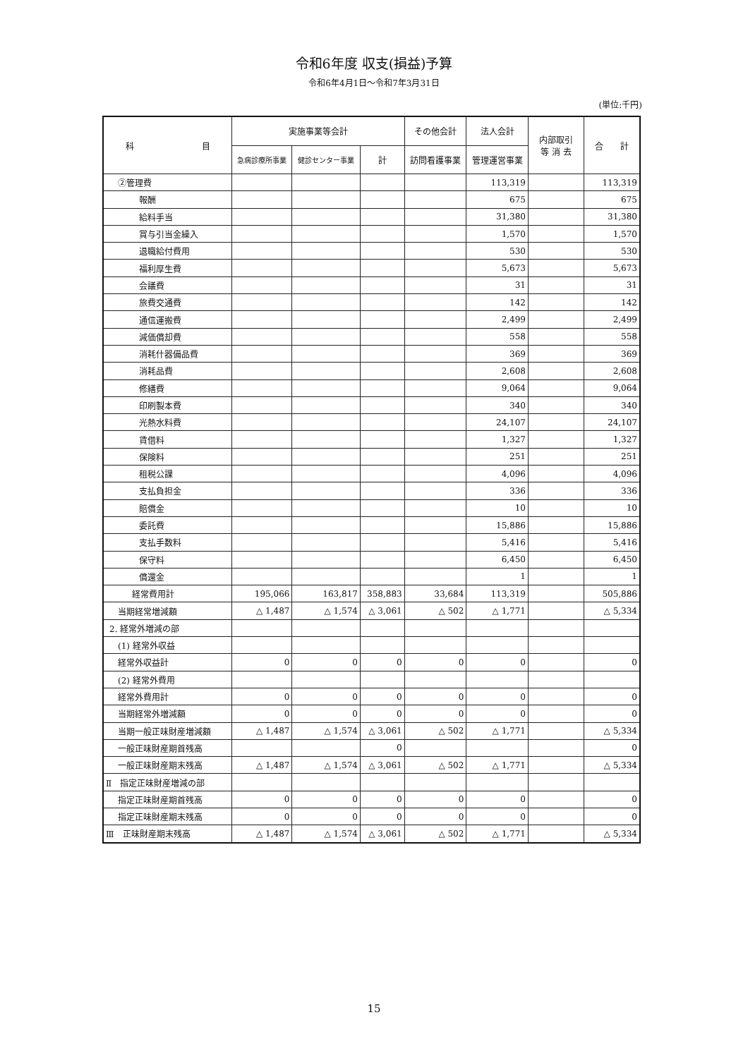令和6年度 収支(損益)予算
令和6年4月1日～令和7年3月31日
(単位:千円)
| 科 目 | 実施事業等会計 | | | その他会計 | 法人会計 | 内部取引 等 消 去 | 合 計 |
| --- | --- | --- | --- | --- | --- | --- | --- |
| | 急病診療所事業 | 健診センター事業 | 計 | 訪問看護事業 | 管理運営事業 | | |
| ②管理費 | | | | | 113,319 | | 113,319 |
| 報酬 | | | | | 675 | | 675 |
| 給料手当 | | | | | 31,380 | | 31,380 |
| 賞与引当金繰入 | | | | | 1,570 | | 1,570 |
| 退職給付費用 | | | | | 530 | | 530 |
| 福利厚生費 | | | | | 5,673 | | 5,673 |
| 会議費 | | | | | 31 | | 31 |
| 旅費交通費 | | | | | 142 | | 142 |
| 通信運搬費 | | | | | 2,499 | | 2,499 |
| 減価償却費 | | | | | 558 | | 558 |
| 消耗什器備品費 | | | | | 369 | | 369 |
| 消耗品費 | | | | | 2,608 | | 2,608 |
| 修繕費 | | | | | 9,064 | | 9,064 |
| 印刷製本費 | | | | | 340 | | 340 |
| 光熱水料費 | | | | | 24,107 | | 24,107 |
| 賃借料 | | | | | 1,327 | | 1,327 |
| 保険料 | | | | | 251 | | 251 |
| 租税公課 | | | | | 4,096 | | 4,096 |
| 支払負担金 | | | | | 336 | | 336 |
| 賠償金 | | | | | 10 | | 10 |
| 委託費 | | | | | 15,886 | | 15,886 |
| 支払手数料 | | | | | 5,416 | | 5,416 |
| 保守料 | | | | | 6,450 | | 6,450 |
| 償還金 | | | | | 1 | | 1 |
| 経常費用計 | 195,066 | 163,817 | 358,883 | 33,684 | 113,319 | | 505,886 |
| 当期経常増減額 | △ 1,487 | △ 1,574 | △ 3,061 | △ 502 | △ 1,771 | | △ 5,334 |
| 2. 経常外増減の部 | | | | | | | |
| (1) 経常外収益 | | | | | | | |
| 経常外収益計 | 0 | 0 | 0 | 0 | 0 | | 0 |
| (2) 経常外費用 | | | | | | | |
| 経常外費用計 | 0 | 0 | 0 | 0 | 0 | | 0 |
| 当期経常外増減額 | 0 | 0 | 0 | 0 | 0 | | 0 |
| 当期一般正味財産増減額 | △ 1,487 | △ 1,574 | △ 3,061 | △ 502 | △ 1,771 | | △ 5,334 |
| 一般正味財産期首残高 | | | 0 | | | | 0 |
| 一般正味財産期末残高 | △ 1,487 | △ 1,574 | △ 3,061 | △ 502 | △ 1,771 | | △ 5,334 |
| Ⅱ 指定正味財産増減の部 | | | | | | | |
| 指定正味財産期首残高 | 0 | 0 | 0 | 0 | 0 | | 0 |
| 指定正味財産期末残高 | 0 | 0 | 0 | 0 | 0 | | 0 |
| Ⅲ 正味財産期末残高 | △ 1,487 | △ 1,574 | △ 3,061 | △ 502 | △ 1,771 | | △ 5,334 |
15